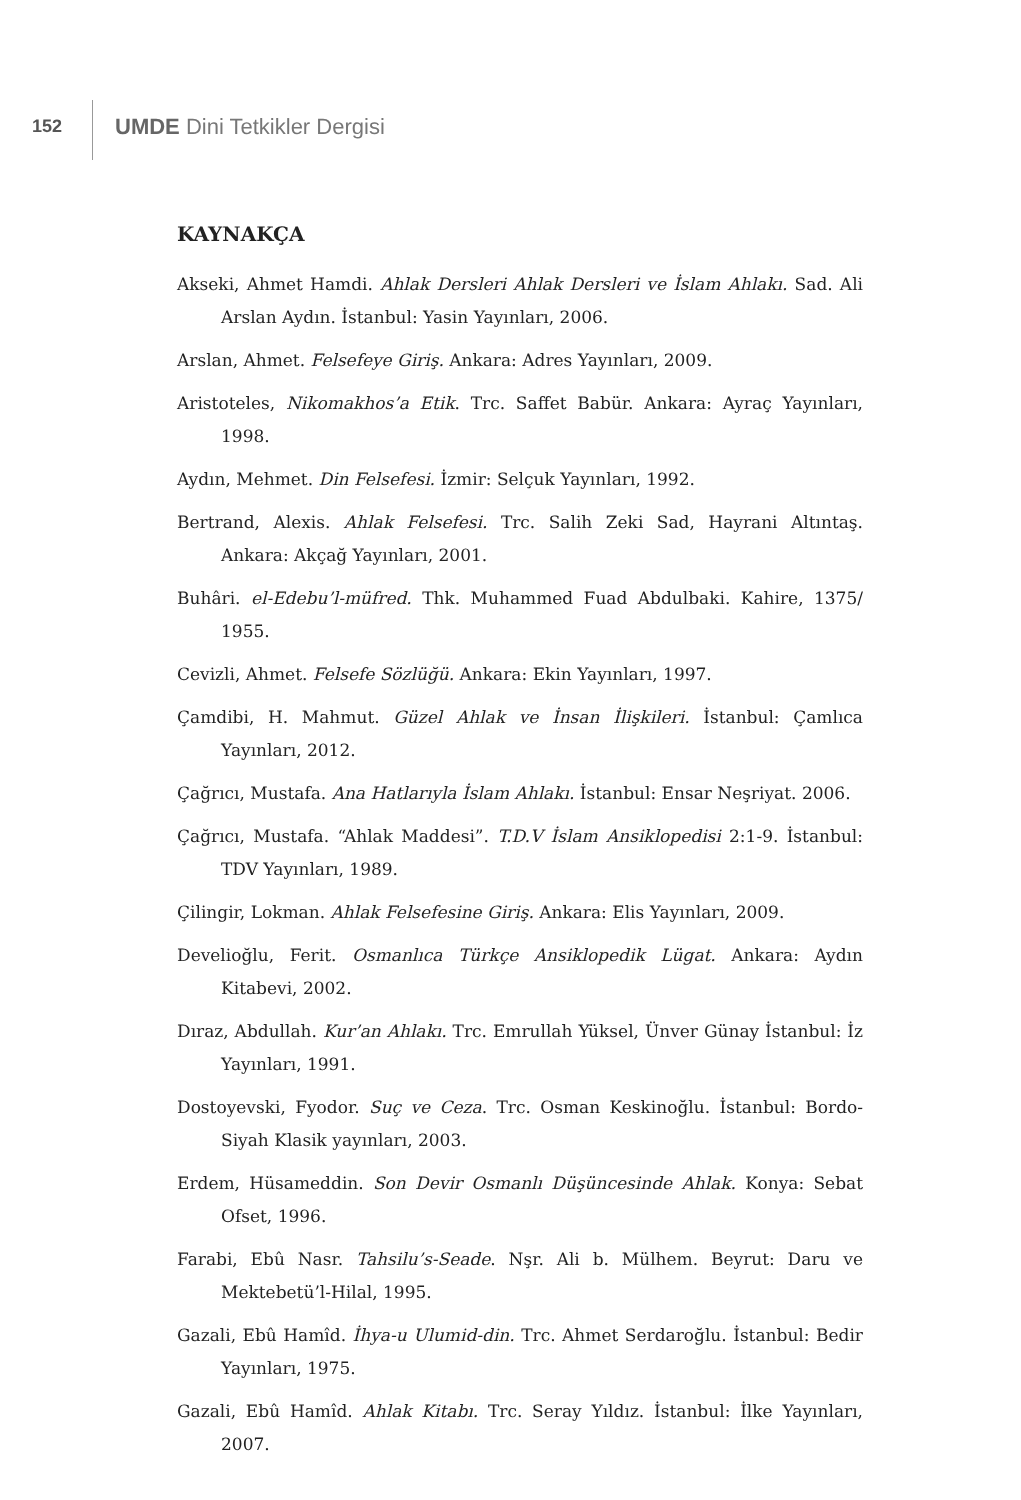152
UMDE Dini Tetkikler Dergisi
KAYNAKÇA
Akseki, Ahmet Hamdi. Ahlak Dersleri Ahlak Dersleri ve İslam Ahlakı. Sad. Ali Arslan Aydın. İstanbul: Yasin Yayınları, 2006.
Arslan, Ahmet. Felsefeye Giriş. Ankara: Adres Yayınları, 2009.
Aristoteles, Nikomakhos’a Etik. Trc. Saffet Babür. Ankara: Ayraç Yayınları, 1998.
Aydın, Mehmet. Din Felsefesi. İzmir: Selçuk Yayınları, 1992.
Bertrand, Alexis. Ahlak Felsefesi. Trc. Salih Zeki Sad, Hayrani Altıntaş. Ankara: Akçağ Yayınları, 2001.
Buhâri. el-Edebu’l-müfred. Thk. Muhammed Fuad Abdulbaki. Kahire, 1375/ 1955.
Cevizli, Ahmet. Felsefe Sözlüğü. Ankara: Ekin Yayınları, 1997.
Çamdibi, H. Mahmut. Güzel Ahlak ve İnsan İlişkileri. İstanbul: Çamlıca Yayınları, 2012.
Çağrıcı, Mustafa. Ana Hatlarıyla İslam Ahlakı. İstanbul: Ensar Neşriyat. 2006.
Çağrıcı, Mustafa. “Ahlak Maddesi”. T.D.V İslam Ansiklopedisi 2:1-9. İstanbul: TDV Yayınları, 1989.
Çilingir, Lokman. Ahlak Felsefesine Giriş. Ankara: Elis Yayınları, 2009.
Develioğlu, Ferit. Osmanlıca Türkçe Ansiklopedik Lügat. Ankara: Aydın Kitabevi, 2002.
Dıraz, Abdullah. Kur’an Ahlakı. Trc. Emrullah Yüksel, Ünver Günay İstanbul: İz Yayınları, 1991.
Dostoyevski, Fyodor. Suç ve Ceza. Trc. Osman Keskinoğlu. İstanbul: Bordo-Siyah Klasik yayınları, 2003.
Erdem, Hüsameddin. Son Devir Osmanlı Düşüncesinde Ahlak. Konya: Sebat Ofset, 1996.
Farabi, Ebû Nasr. Tahsilu’s-Seade. Nşr. Ali b. Mülhem. Beyrut: Daru ve Mektebetü’l-Hilal, 1995.
Gazali, Ebû Hamîd. İhya-u Ulumid-din. Trc. Ahmet Serdaroğlu. İstanbul: Bedir Yayınları, 1975.
Gazali, Ebû Hamîd. Ahlak Kitabı. Trc. Seray Yıldız. İstanbul: İlke Yayınları, 2007.